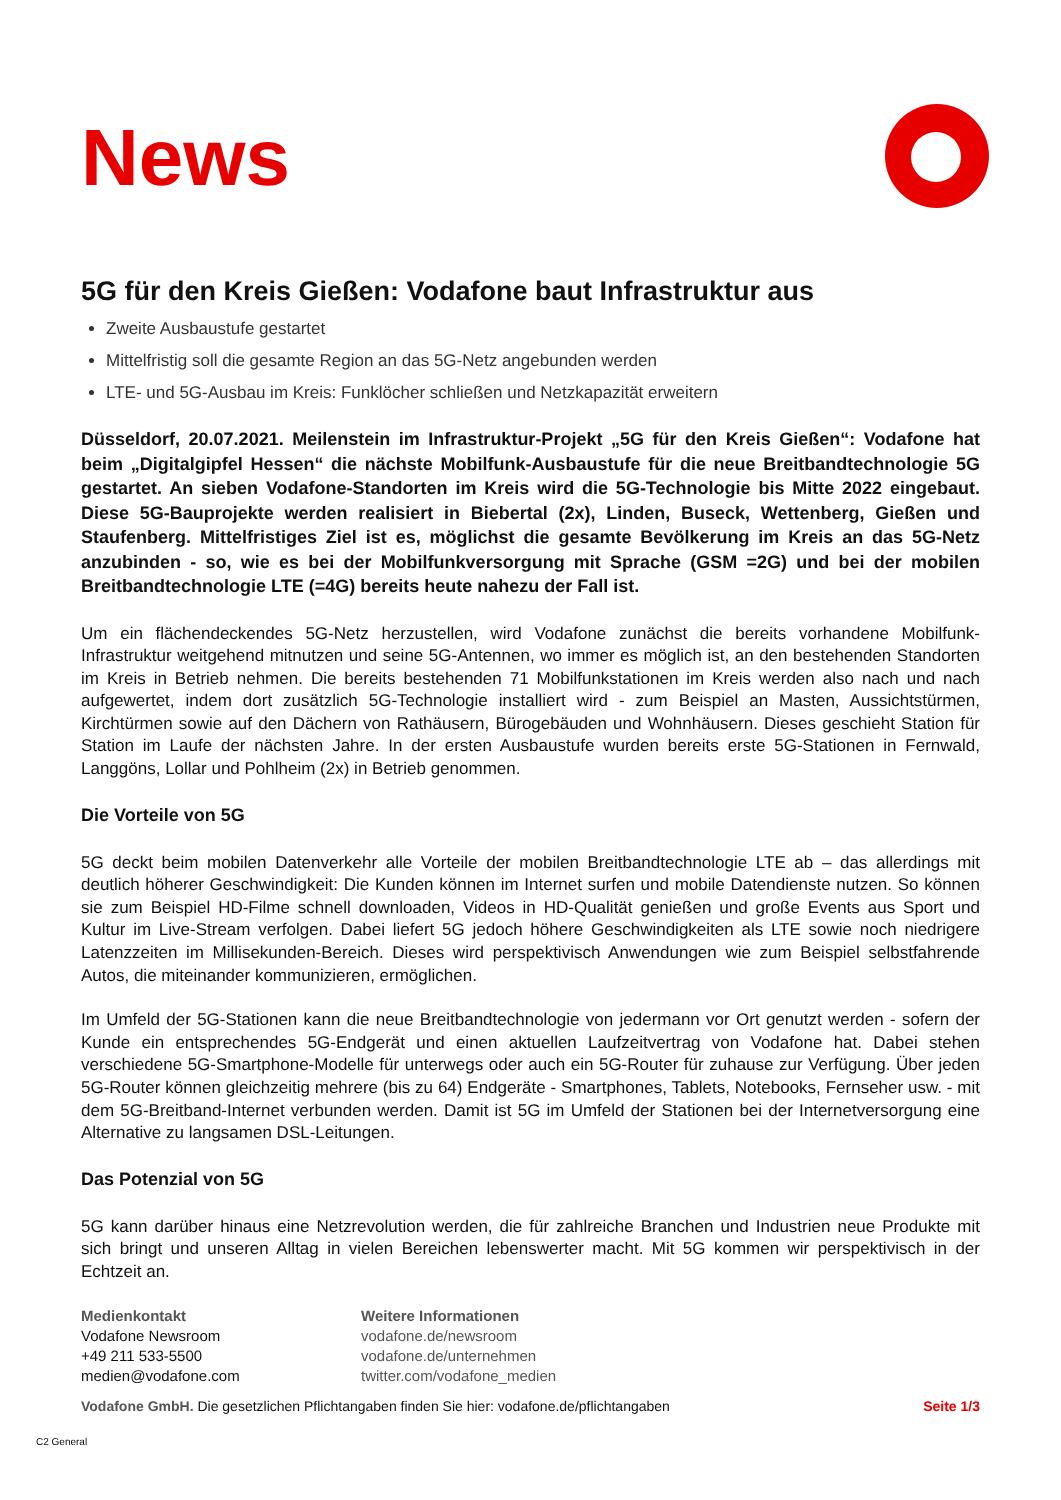News
5G für den Kreis Gießen: Vodafone baut Infrastruktur aus
Zweite Ausbaustufe gestartet
Mittelfristig soll die gesamte Region an das 5G-Netz angebunden werden
LTE- und 5G-Ausbau im Kreis: Funklöcher schließen und Netzkapazität erweitern
Düsseldorf, 20.07.2021. Meilenstein im Infrastruktur-Projekt „5G für den Kreis Gießen“: Vodafone hat beim „Digitalgipfel Hessen“ die nächste Mobilfunk-Ausbaustufe für die neue Breitbandtechnologie 5G gestartet. An sieben Vodafone-Standorten im Kreis wird die 5G-Technologie bis Mitte 2022 eingebaut. Diese 5G-Bauprojekte werden realisiert in Biebertal (2x), Linden, Buseck, Wettenberg, Gießen und Staufenberg. Mittelfristiges Ziel ist es, möglichst die gesamte Bevölkerung im Kreis an das 5G-Netz anzubinden - so, wie es bei der Mobilfunkversorgung mit Sprache (GSM =2G) und bei der mobilen Breitbandtechnologie LTE (=4G) bereits heute nahezu der Fall ist.
Um ein flächendeckendes 5G-Netz herzustellen, wird Vodafone zunächst die bereits vorhandene Mobilfunk-Infrastruktur weitgehend mitnutzen und seine 5G-Antennen, wo immer es möglich ist, an den bestehenden Standorten im Kreis in Betrieb nehmen. Die bereits bestehenden 71 Mobilfunkstationen im Kreis werden also nach und nach aufgewertet, indem dort zusätzlich 5G-Technologie installiert wird - zum Beispiel an Masten, Aussichtstürmen, Kirchtürmen sowie auf den Dächern von Rathäusern, Bürogebäuden und Wohnhäusern. Dieses geschieht Station für Station im Laufe der nächsten Jahre. In der ersten Ausbaustufe wurden bereits erste 5G-Stationen in Fernwald, Langgöns, Lollar und Pohlheim (2x) in Betrieb genommen.
Die Vorteile von 5G
5G deckt beim mobilen Datenverkehr alle Vorteile der mobilen Breitbandtechnologie LTE ab – das allerdings mit deutlich höherer Geschwindigkeit: Die Kunden können im Internet surfen und mobile Datendienste nutzen. So können sie zum Beispiel HD-Filme schnell downloaden, Videos in HD-Qualität genießen und große Events aus Sport und Kultur im Live-Stream verfolgen. Dabei liefert 5G jedoch höhere Geschwindigkeiten als LTE sowie noch niedrigere Latenzzeiten im Millisekunden-Bereich. Dieses wird perspektivisch Anwendungen wie zum Beispiel selbstfahrende Autos, die miteinander kommunizieren, ermöglichen.
Im Umfeld der 5G-Stationen kann die neue Breitbandtechnologie von jedermann vor Ort genutzt werden - sofern der Kunde ein entsprechendes 5G-Endgerät und einen aktuellen Laufzeitvertrag von Vodafone hat. Dabei stehen verschiedene 5G-Smartphone-Modelle für unterwegs oder auch ein 5G-Router für zuhause zur Verfügung. Über jeden 5G-Router können gleichzeitig mehrere (bis zu 64) Endgeräte - Smartphones, Tablets, Notebooks, Fernseher usw. - mit dem 5G-Breitband-Internet verbunden werden. Damit ist 5G im Umfeld der Stationen bei der Internetversorgung eine Alternative zu langsamen DSL-Leitungen.
Das Potenzial von 5G
5G kann darüber hinaus eine Netzrevolution werden, die für zahlreiche Branchen und Industrien neue Produkte mit sich bringt und unseren Alltag in vielen Bereichen lebenswerter macht. Mit 5G kommen wir perspektivisch in der Echtzeit an.
Medienkontakt
Vodafone Newsroom
+49 211 533-5500
medien@vodafone.com
Weitere Informationen
vodafone.de/newsroom
vodafone.de/unternehmen
twitter.com/vodafone_medien
Vodafone GmbH. Die gesetzlichen Pflichtangaben finden Sie hier: vodafone.de/pflichtangaben Seite 1/3
C2 General